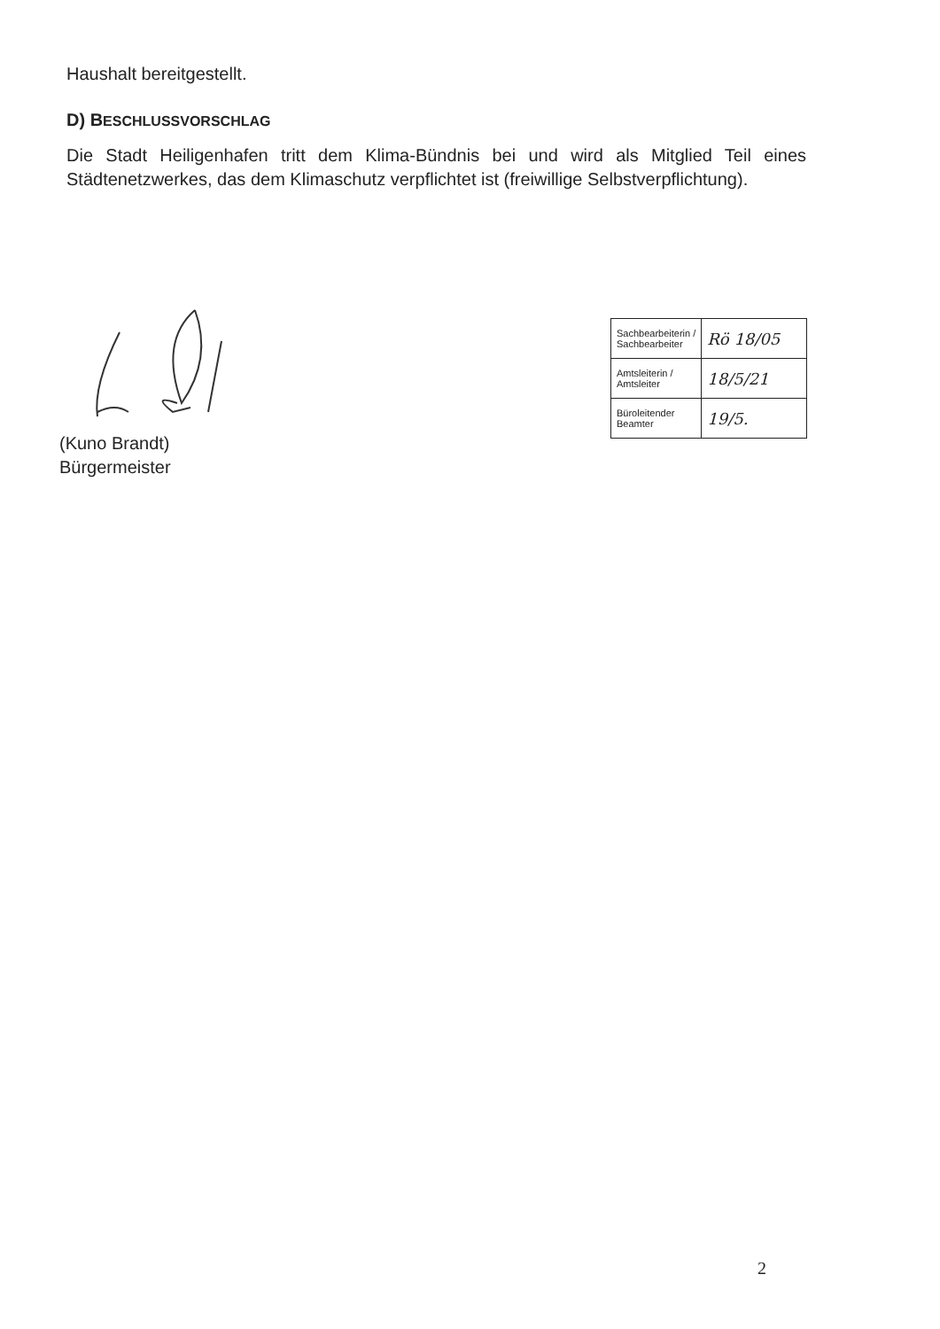Haushalt bereitgestellt.
D) BESCHLUSSVORSCHLAG
Die Stadt Heiligenhafen tritt dem Klima-Bündnis bei und wird als Mitglied Teil eines Städtenetzwerkes, das dem Klimaschutz verpflichtet ist (freiwillige Selbstverpflichtung).
(Kuno Brandt)
Bürgermeister
| Sachbearbeiterin / Sachbearbeiter | Rö 18/05 |
| Amtsleiterin / Amtsleiter | 18/5/21 |
| Büroleitender Beamter | 19/5. |
2